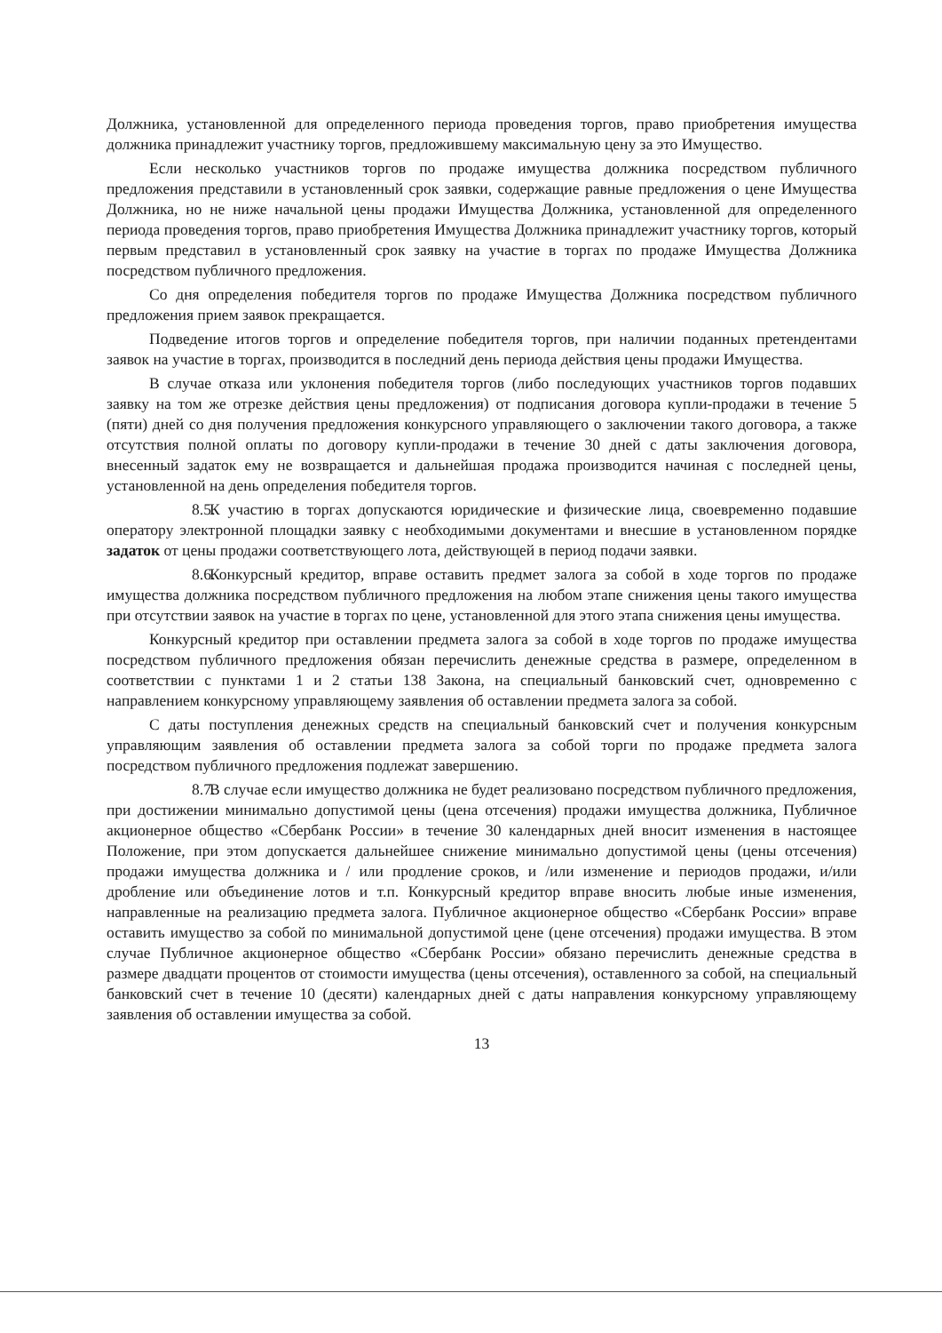Должника, установленной для определенного периода проведения торгов, право приобретения имущества должника принадлежит участнику торгов, предложившему максимальную цену за это Имущество.
Если несколько участников торгов по продаже имущества должника посредством публичного предложения представили в установленный срок заявки, содержащие равные предложения о цене Имущества Должника, но не ниже начальной цены продажи Имущества Должника, установленной для определенного периода проведения торгов, право приобретения Имущества Должника принадлежит участнику торгов, который первым представил в установленный срок заявку на участие в торгах по продаже Имущества Должника посредством публичного предложения.
Со дня определения победителя торгов по продаже Имущества Должника посредством публичного предложения прием заявок прекращается.
Подведение итогов торгов и определение победителя торгов, при наличии поданных претендентами заявок на участие в торгах, производится в последний день периода действия цены продажи Имущества.
В случае отказа или уклонения победителя торгов (либо последующих участников торгов подавших заявку на том же отрезке действия цены предложения) от подписания договора купли-продажи в течение 5 (пяти) дней со дня получения предложения конкурсного управляющего о заключении такого договора, а также отсутствия полной оплаты по договору купли-продажи в течение 30 дней с даты заключения договора, внесенный задаток ему не возвращается и дальнейшая продажа производится начиная с последней цены, установленной на день определения победителя торгов.
8.5. К участию в торгах допускаются юридические и физические лица, своевременно подавшие оператору электронной площадки заявку с необходимыми документами и внесшие в установленном порядке задаток от цены продажи соответствующего лота, действующей в период подачи заявки.
8.6. Конкурсный кредитор, вправе оставить предмет залога за собой в ходе торгов по продаже имущества должника посредством публичного предложения на любом этапе снижения цены такого имущества при отсутствии заявок на участие в торгах по цене, установленной для этого этапа снижения цены имущества.
Конкурсный кредитор при оставлении предмета залога за собой в ходе торгов по продаже имущества посредством публичного предложения обязан перечислить денежные средства в размере, определенном в соответствии с пунктами 1 и 2 статьи 138 Закона, на специальный банковский счет, одновременно с направлением конкурсному управляющему заявления об оставлении предмета залога за собой.
С даты поступления денежных средств на специальный банковский счет и получения конкурсным управляющим заявления об оставлении предмета залога за собой торги по продаже предмета залога посредством публичного предложения подлежат завершению.
8.7. В случае если имущество должника не будет реализовано посредством публичного предложения, при достижении минимально допустимой цены (цена отсечения) продажи имущества должника, Публичное акционерное общество «Сбербанк России» в течение 30 календарных дней вносит изменения в настоящее Положение, при этом допускается дальнейшее снижение минимально допустимой цены (цены отсечения) продажи имущества должника и / или продление сроков, и /или изменение и периодов продажи, и/или дробление или объединение лотов и т.п. Конкурсный кредитор вправе вносить любые иные изменения, направленные на реализацию предмета залога. Публичное акционерное общество «Сбербанк России» вправе оставить имущество за собой по минимальной допустимой цене (цене отсечения) продажи имущества. В этом случае Публичное акционерное общество «Сбербанк России» обязано перечислить денежные средства в размере двадцати процентов от стоимости имущества (цены отсечения), оставленного за собой, на специальный банковский счет в течение 10 (десяти) календарных дней с даты направления конкурсному управляющему заявления об оставлении имущества за собой.
13